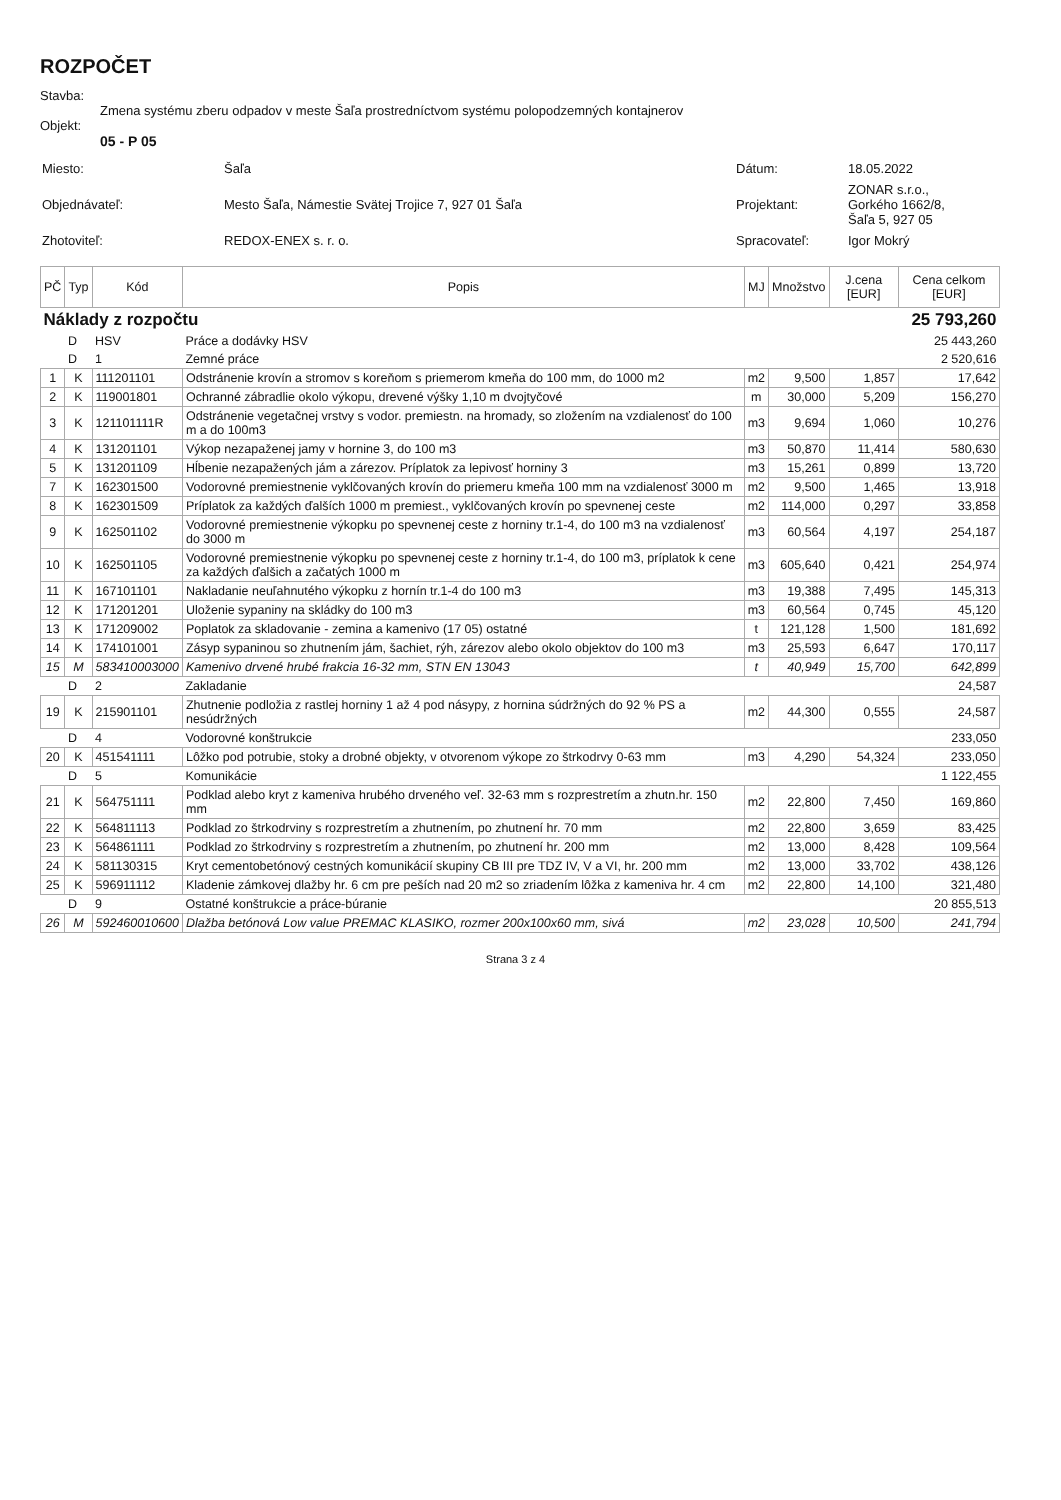ROZPOČET
Stavba:
Zmena systému zberu odpadov v meste Šaľa prostredníctvom systému polopodzemných kontajnerov
Objekt:
05 - P 05
| Miesto: | Šaľa | Dátum: | 18.05.2022 |
| Objednávateľ: | Mesto Šaľa, Námestie Svätej Trojice 7, 927 01 Šaľa | Projektant: | ZONAR s.r.o., Gorkého 1662/8, Šaľa 5, 927 05 |
| Zhotoviteľ: | REDOX-ENEX s. r. o. | Spracovateľ: | Igor Mokrý |
| PČ | Typ | Kód | Popis | MJ | Množstvo | J.cena [EUR] | Cena celkom [EUR] |
| --- | --- | --- | --- | --- | --- | --- | --- |
| Náklady z rozpočtu | | | | | | | 25 793,260 |
| | D | HSV | Práce a dodávky HSV | | | | 25 443,260 |
| | D | 1 | Zemné práce | | | | 2 520,616 |
| 1 | K | 111201101 | Odstránenie krovín a stromov s koreňom s priemerom kmeňa do 100 mm, do 1000 m2 | m2 | 9,500 | 1,857 | 17,642 |
| 2 | K | 119001801 | Ochranné zábradlie okolo výkopu, drevené výšky 1,10 m dvojtyčové | m | 30,000 | 5,209 | 156,270 |
| 3 | K | 121101111R | Odstránenie vegetačnej vrstvy s vodor. premiestn. na hromady, so zložením na vzdialenosť do 100 m a do 100m3 | m3 | 9,694 | 1,060 | 10,276 |
| 4 | K | 131201101 | Výkop nezapaženej jamy v hornine 3, do 100 m3 | m3 | 50,870 | 11,414 | 580,630 |
| 5 | K | 131201109 | Hĺbenie nezapažených jám a zárezov. Príplatok za lepivosť horniny 3 | m3 | 15,261 | 0,899 | 13,720 |
| 7 | K | 162301500 | Vodorovné premiestnenie vyklčovaných krovín do priemeru kmeňa 100 mm na vzdialenosť 3000 m | m2 | 9,500 | 1,465 | 13,918 |
| 8 | K | 162301509 | Príplatok za každých ďalších 1000 m premiest., vyklčovaných krovín po spevnenej ceste | m2 | 114,000 | 0,297 | 33,858 |
| 9 | K | 162501102 | Vodorovné premiestnenie výkopku po spevnenej ceste z horniny tr.1-4, do 100 m3 na vzdialenosť do 3000 m | m3 | 60,564 | 4,197 | 254,187 |
| 10 | K | 162501105 | Vodorovné premiestnenie výkopku po spevnenej ceste z horniny tr.1-4, do 100 m3, príplatok k cene za každých ďalšich a začatých 1000 m | m3 | 605,640 | 0,421 | 254,974 |
| 11 | K | 167101101 | Nakladanie neuľahnutého výkopku z hornín tr.1-4 do 100 m3 | m3 | 19,388 | 7,495 | 145,313 |
| 12 | K | 171201201 | Uloženie sypaniny na skládky do 100 m3 | m3 | 60,564 | 0,745 | 45,120 |
| 13 | K | 171209002 | Poplatok za skladovanie - zemina a kamenivo (17 05) ostatné | t | 121,128 | 1,500 | 181,692 |
| 14 | K | 174101001 | Zásyp sypaninou so zhutnením jám, šachiet, rýh, zárezov alebo okolo objektov do 100 m3 | m3 | 25,593 | 6,647 | 170,117 |
| 15 | M | 583410003000 | Kamenivo drvené hrubé frakcia 16-32 mm, STN EN 13043 | t | 40,949 | 15,700 | 642,899 |
| | D | 2 | Zakladanie | | | | 24,587 |
| 19 | K | 215901101 | Zhutnenie podložia z rastlej horniny 1 až 4 pod násypy, z hornina súdržných do 92 % PS a nesúdržných | m2 | 44,300 | 0,555 | 24,587 |
| | D | 4 | Vodorovné konštrukcie | | | | 233,050 |
| 20 | K | 451541111 | Lôžko pod potrubie, stoky a drobné objekty, v otvorenom výkope zo štrkodrvy 0-63 mm | m3 | 4,290 | 54,324 | 233,050 |
| | D | 5 | Komunikácie | | | | 1 122,455 |
| 21 | K | 564751111 | Podklad alebo kryt z kameniva hrubého drveného veľ. 32-63 mm s rozprestretím a zhutn.hr. 150 mm | m2 | 22,800 | 7,450 | 169,860 |
| 22 | K | 564811113 | Podklad zo štrkodrviny s rozprestretím a zhutnením, po zhutnení hr. 70 mm | m2 | 22,800 | 3,659 | 83,425 |
| 23 | K | 564861111 | Podklad zo štrkodrviny s rozprestretím a zhutnením, po zhutnení hr. 200 mm | m2 | 13,000 | 8,428 | 109,564 |
| 24 | K | 581130315 | Kryt cementobetónový cestných komunikácií skupiny CB III pre TDZ IV, V a VI, hr. 200 mm | m2 | 13,000 | 33,702 | 438,126 |
| 25 | K | 596911112 | Kladenie zámkovej dlažby hr. 6 cm pre peších nad 20 m2 so zriadením lôžka z kameniva hr. 4 cm | m2 | 22,800 | 14,100 | 321,480 |
| | D | 9 | Ostatné konštrukcie a práce-búranie | | | | 20 855,513 |
| 26 | M | 592460010600 | Dlažba betónová Low value PREMAC KLASIKO, rozmer 200x100x60 mm, sivá | m2 | 23,028 | 10,500 | 241,794 |
Strana 3 z 4